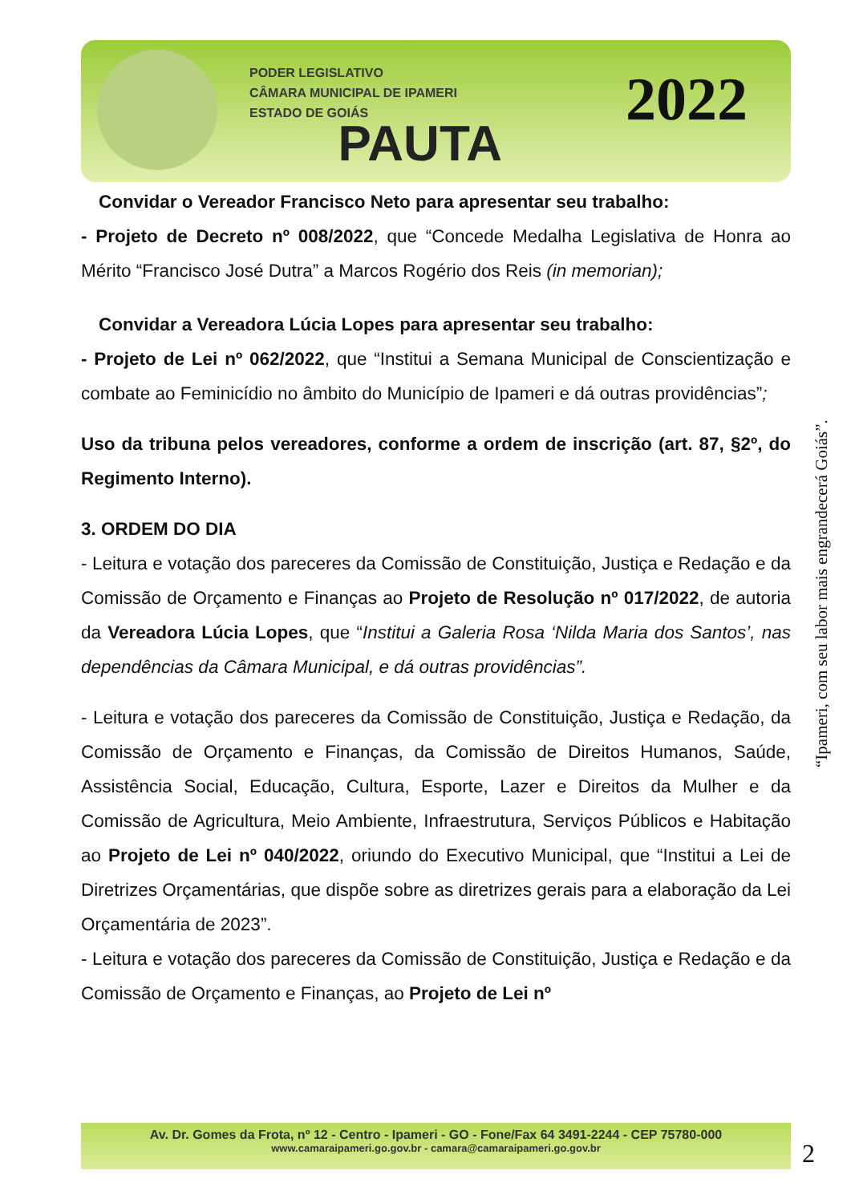PODER LEGISLATIVO
CÂMARA MUNICIPAL DE IPAMERI
ESTADO DE GOIÁS
PAUTA
2022
Convidar o Vereador Francisco Neto para apresentar seu trabalho:
- Projeto de Decreto nº 008/2022, que “Concede Medalha Legislativa de Honra ao Mérito “Francisco José Dutra” a Marcos Rogério dos Reis (in memorian);
Convidar a Vereadora Lúcia Lopes para apresentar seu trabalho:
- Projeto de Lei nº 062/2022, que “Institui a Semana Municipal de Conscientização e combate ao Feminicídio no âmbito do Município de Ipameri e dá outras providências”;
Uso da tribuna pelos vereadores, conforme a ordem de inscrição (art. 87, §2º, do Regimento Interno).
3. ORDEM DO DIA
- Leitura e votação dos pareceres da Comissão de Constituição, Justiça e Redação e da Comissão de Orçamento e Finanças ao Projeto de Resolução nº 017/2022, de autoria da Vereadora Lúcia Lopes, que “Institui a Galeria Rosa ‘Nilda Maria dos Santos’, nas dependências da Câmara Municipal, e dá outras providências”.
- Leitura e votação dos pareceres da Comissão de Constituição, Justiça e Redação, da Comissão de Orçamento e Finanças, da Comissão de Direitos Humanos, Saúde, Assistência Social, Educação, Cultura, Esporte, Lazer e Direitos da Mulher e da Comissão de Agricultura, Meio Ambiente, Infraestrutura, Serviços Públicos e Habitação ao Projeto de Lei nº 040/2022, oriundo do Executivo Municipal, que “Institui a Lei de Diretrizes Orçamentárias, que dispõe sobre as diretrizes gerais para a elaboração da Lei Orçamentária de 2023”.
- Leitura e votação dos pareceres da Comissão de Constituição, Justiça e Redação e da Comissão de Orçamento e Finanças, ao Projeto de Lei nº
“Ipameri, com seu labor mais engrandecerá Goiás”.
Av. Dr. Gomes da Frota, nº 12 - Centro - Ipameri - GO - Fone/Fax 64 3491-2244 - CEP 75780-000
www.camaraipameri.go.gov.br - camara@camaraipameri.go.gov.br
2